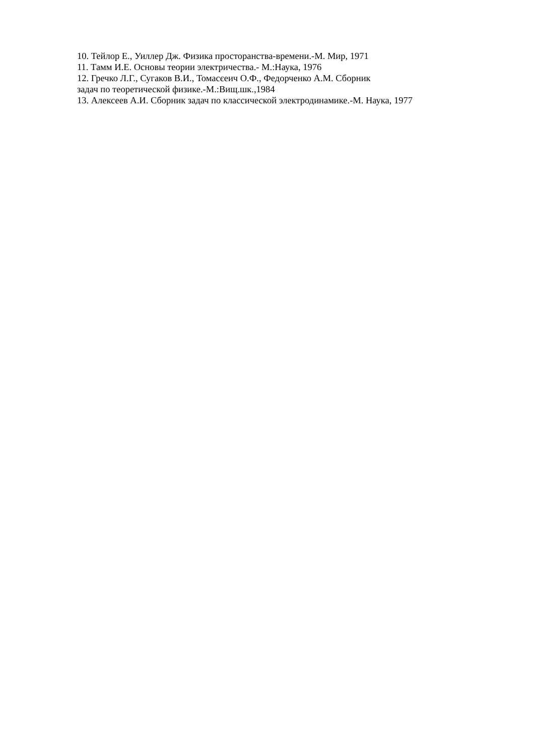10. Тейлор Е., Уиллер Дж. Физика просторанства-времени.-М. Мир, 1971
11. Тамм И.Е. Основы теории электричества.- М.:Наука, 1976
12. Гречко Л.Г., Сугаков В.И., Томасєеич О.Ф., Федорченко А.М. Сборник
задач по теоретической физике.-М.:Вищ.шк.,1984
13. Алексеев А.И. Сборник задач по классической электродинамике.-М. Наука, 1977